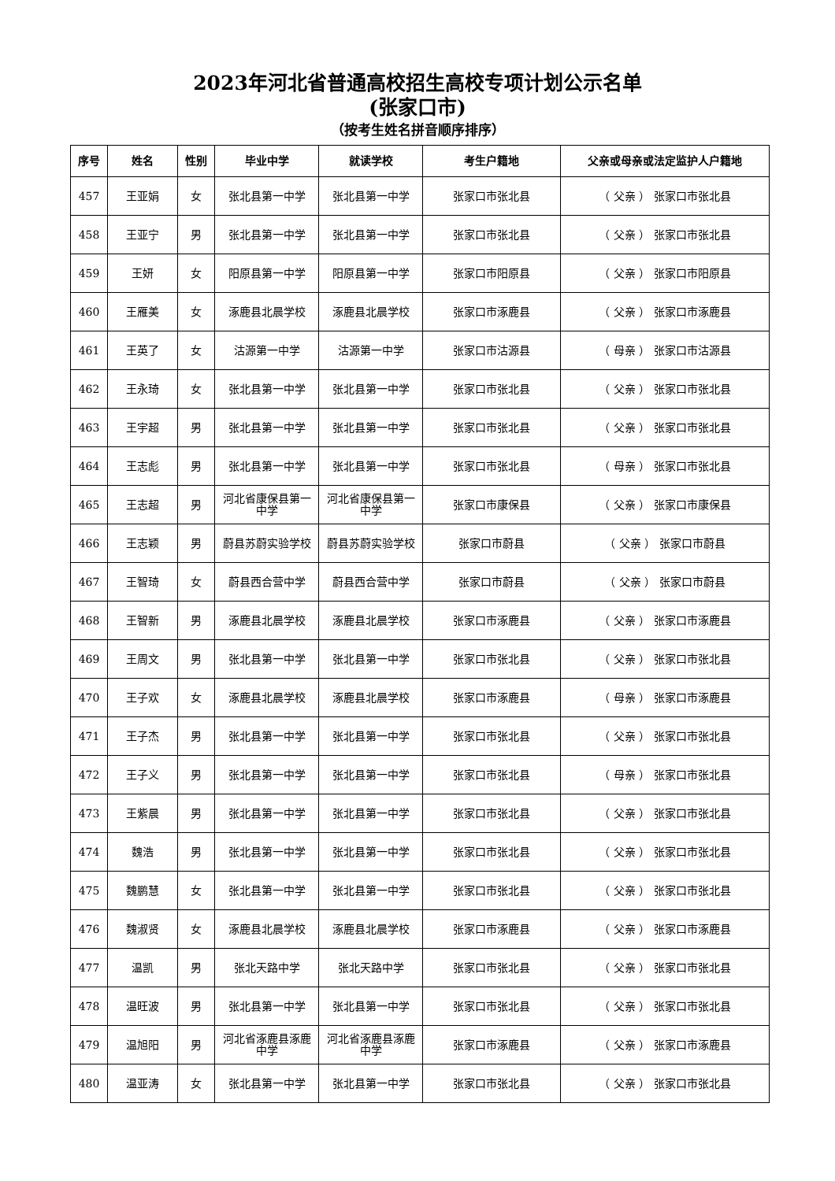2023年河北省普通高校招生高校专项计划公示名单
(张家口市)
（按考生姓名拼音顺序排序）
| 序号 | 姓名 | 性别 | 毕业中学 | 就读学校 | 考生户籍地 | 父亲或母亲或法定监护人户籍地 |
| --- | --- | --- | --- | --- | --- | --- |
| 457 | 王亚娟 | 女 | 张北县第一中学 | 张北县第一中学 | 张家口市张北县 | （ 父亲 ） 张家口市张北县 |
| 458 | 王亚宁 | 男 | 张北县第一中学 | 张北县第一中学 | 张家口市张北县 | （ 父亲 ） 张家口市张北县 |
| 459 | 王妍 | 女 | 阳原县第一中学 | 阳原县第一中学 | 张家口市阳原县 | （ 父亲 ） 张家口市阳原县 |
| 460 | 王雁美 | 女 | 涿鹿县北晨学校 | 涿鹿县北晨学校 | 张家口市涿鹿县 | （ 父亲 ） 张家口市涿鹿县 |
| 461 | 王英了 | 女 | 沽源第一中学 | 沽源第一中学 | 张家口市沽源县 | （ 母亲 ） 张家口市沽源县 |
| 462 | 王永琦 | 女 | 张北县第一中学 | 张北县第一中学 | 张家口市张北县 | （ 父亲 ） 张家口市张北县 |
| 463 | 王宇超 | 男 | 张北县第一中学 | 张北县第一中学 | 张家口市张北县 | （ 父亲 ） 张家口市张北县 |
| 464 | 王志彪 | 男 | 张北县第一中学 | 张北县第一中学 | 张家口市张北县 | （ 母亲 ） 张家口市张北县 |
| 465 | 王志超 | 男 | 河北省康保县第一中学 | 河北省康保县第一中学 | 张家口市康保县 | （ 父亲 ） 张家口市康保县 |
| 466 | 王志颖 | 男 | 蔚县苏蔚实验学校 | 蔚县苏蔚实验学校 | 张家口市蔚县 | （ 父亲 ） 张家口市蔚县 |
| 467 | 王智琦 | 女 | 蔚县西合营中学 | 蔚县西合营中学 | 张家口市蔚县 | （ 父亲 ） 张家口市蔚县 |
| 468 | 王智新 | 男 | 涿鹿县北晨学校 | 涿鹿县北晨学校 | 张家口市涿鹿县 | （ 父亲 ） 张家口市涿鹿县 |
| 469 | 王周文 | 男 | 张北县第一中学 | 张北县第一中学 | 张家口市张北县 | （ 父亲 ） 张家口市张北县 |
| 470 | 王子欢 | 女 | 涿鹿县北晨学校 | 涿鹿县北晨学校 | 张家口市涿鹿县 | （ 母亲 ） 张家口市涿鹿县 |
| 471 | 王子杰 | 男 | 张北县第一中学 | 张北县第一中学 | 张家口市张北县 | （ 父亲 ） 张家口市张北县 |
| 472 | 王子义 | 男 | 张北县第一中学 | 张北县第一中学 | 张家口市张北县 | （ 母亲 ） 张家口市张北县 |
| 473 | 王紫晨 | 男 | 张北县第一中学 | 张北县第一中学 | 张家口市张北县 | （ 父亲 ） 张家口市张北县 |
| 474 | 魏浩 | 男 | 张北县第一中学 | 张北县第一中学 | 张家口市张北县 | （ 父亲 ） 张家口市张北县 |
| 475 | 魏鹏慧 | 女 | 张北县第一中学 | 张北县第一中学 | 张家口市张北县 | （ 父亲 ） 张家口市张北县 |
| 476 | 魏淑贤 | 女 | 涿鹿县北晨学校 | 涿鹿县北晨学校 | 张家口市涿鹿县 | （ 父亲 ） 张家口市涿鹿县 |
| 477 | 温凯 | 男 | 张北天路中学 | 张北天路中学 | 张家口市张北县 | （ 父亲 ） 张家口市张北县 |
| 478 | 温旺波 | 男 | 张北县第一中学 | 张北县第一中学 | 张家口市张北县 | （ 父亲 ） 张家口市张北县 |
| 479 | 温旭阳 | 男 | 河北省涿鹿县涿鹿中学 | 河北省涿鹿县涿鹿中学 | 张家口市涿鹿县 | （ 父亲 ） 张家口市涿鹿县 |
| 480 | 温亚涛 | 女 | 张北县第一中学 | 张北县第一中学 | 张家口市张北县 | （ 父亲 ） 张家口市张北县 |